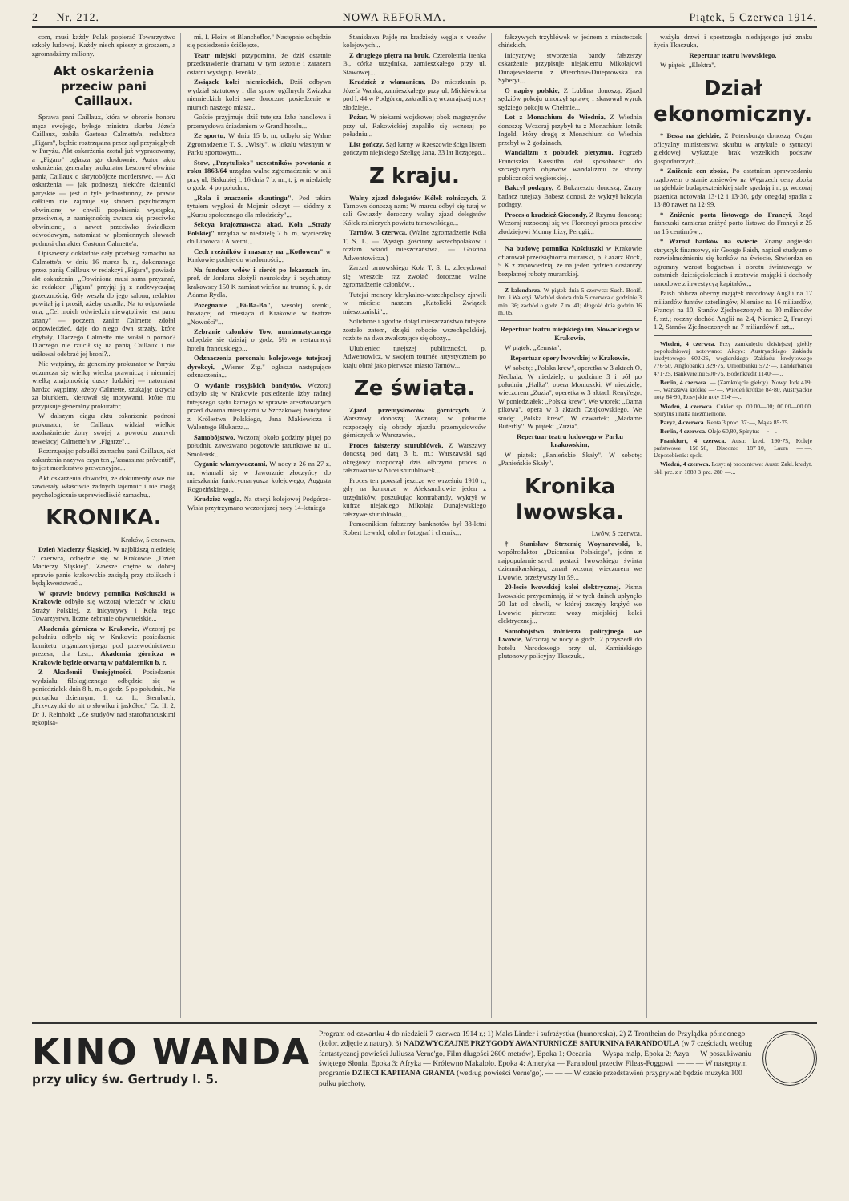2 Nr. 212. NOWA REFORMA. Piątek, 5 Czerwca 1914.
com, musi każdy Polak popierać Towarzystwo szkoły ludowej. Każdy niech spieszy z groszem, a zgromadzimy miliony.
Akt oskarżenia przeciw pani Caillaux.
Sprawa pani Caillaux, która w obronie honoru męża swojego, byłego ministra skarbu Józefa Caillaux, zabiła Gastona Calmette'a, redaktora „Figara", będzie roztrząsana przez sąd przysięgłych w Paryżu. Akt oskarżenia został już wypracowany, a „Figaro" ogłasza go dosłownie. Autor aktu oskarżenia, generalny prokurator Lescouvé obwinia panią Caillaux o skrytobójcze morderstwo. — Akt oskarżenia — jak podnoszą niektóre dzienniki paryskie — jest o tyle jednostronny, że prawie całkiem nie zajmuje się stanem psychicznym obwinionej w chwili popełnienia występku, przeciwnie, z namiętnością zwraca się przeciwko obwinionej, a nawet przeciwko świadkom odwodowym, natomiast w płomiennych słowach podnosi charakter Gastona Calmette'a.
Opisawszy dokładnie cały przebieg zamachu na Calmette'a, w dniu 16 marca b. r., dokonanego przez panią Caillaux w redakcyi „Figara", powiada akt oskarżenia: „Obwiniona musi sama przyznać, że redaktor „Figara" przyjął ją z nadzwyczajną grzecznością. Gdy weszła do jego salonu, redaktor powitał ją i prosił, ażeby usiadła. Na to odpowiada ona: „Cel moich odwiedzin niewątpliwie jest panu znany" — poczem, zanim Calmette zdołał odpowiedzieć, daje do niego dwa strzały, które chybiły. Dlaczego Calmette nie wołał o pomoc? Dlaczego nie rzucił się na panią Caillaux i nie usiłował odebrać jej broni?...
Nie wątpimy, że generalny prokurator w Paryżu odznacza się wielką wiedzą prawniczą i niemniej wielką znajomością duszy ludzkiej — natomiast bardzo wątpimy, ażeby Calmette, szukając ukrycia za biurkiem, kierował się motywami, które mu przypisuje generalny prokurator.
W dalszym ciągu aktu oskarżenia podnosi prokurator, że Caillaux widział wielkie rozdrażnienie żony swojej z powodu znanych rewelacyj Calmette'a w „Figarze"...
Roztrząsając pobudki zamachu pani Caillaux, akt oskarżenia nazywa czyn ten „l'assassinat préventif", to jest morderstwo prewencyjne...
Akt oskarżenia dowodzi, że dokumenty owe nie zawierały właściwie żadnych tajemnic i nie mogą psychologicznie usprawiedliwić zamachu...
KRONIKA.
Kraków, 5 czerwca.
Dzień Macierzy Śląskiej. W najbliższą niedzielę 7 czerwca, odbędzie się w Krakowie „Dzień Macierzy Śląskiej". Zawsze chętne w dobrej sprawie panie krakowskie zasiądą przy stolikach i będą kwestować...
W sprawie budowy pomnika Kościuszki w Krakowie odbyło się wczoraj wieczór w lokalu Straży Polskiej, z inicyatywy I Koła tego Towarzystwa, liczne zebranie obywatelskie...
Akademia górnicza w Krakowie. Wczoraj po południu odbyło się w Krakowie posiedzenie komitetu organizacyjnego pod przewodnictwem prezesa, dra Lea... Akademia górnicza w Krakowie będzie otwartą w październiku b. r.
Z Akademii Umiejętności. Posiedzenie wydziału filologicznego odbędzie się w poniedziałek dnia 8 b. m. o godz. 5 po południu. Na porządku dziennym: 1. cz. L. Sternbach: „Przyczynki do nit o słowiku i jaskółce." Cz. II. 2. Dr J. Reinhold: „Ze studyów nad staro­francuskimi rękopisa-
mi. I. Floire et Blancheflor." Następnie odbędzie się posiedzenie ściślejsze.
Teatr miejski przypomina, że dziś ostatnie przedstawienie dramatu w tym sezonie i zarazem ostatni występ p. Frenkla...
Związek kolei niemieckich. Dziś odbywa wydział statutowy i dla spraw ogólnych Związku niemieckich kolei swe doroczne posiedzenie w murach naszego miasta...
Goście przyjmuje dziś tutejsza Izba handlowa i przemysłowa śniadaniem w Grand hotelu...
Ze sportu. W dniu 15 b. m. odbyło się Walne Zgromadzenie T. S. „Wisły", w lokalu własnym w Parku sportowym...
Stow. „Przytulisko" uczestników powstania z roku 1863/64 urządza walne zgromadzenie w sali przy ul. Biskupiej l. 16 dnia 7 b. m., t. j. w niedzielę o godz. 4 po południu.
„Rola i znaczenie skautingu". Pod takim tytułem wygłosi dr Mojmir odczyt — siódmy z „Kursu społecznego dla młodzieży"...
Sekcya krajoznawcza akad. Koła „Straży Polskiej" urządza w niedzielę 7 b. m. wycieczkę do Lipowca i Alwerni...
Cech rzeźników i masarzy na „Kotłowem" w Krakowie podaje do wiadomości...
Na fundusz wdów i sierót po lekarzach im. prof. dr Jordana złożyli neurolodzy i psychiatrzy krakowscy 150 K zamiast wieńca na trumnę ś. p. dr Adama Rydla.
Pożegnanie „Bi-Ba-Bo", wesołej scenki, bawiącej od miesiąca d Krakowie w teatrze „Nowości"...
Zebranie członków Tow. numizmatycznego odbędzie się dzisiaj o godz. 5½ w restauracyi hotelu francuskiego...
Odznaczenia personalu kolejowego tutejszej dyrekcyi. „Wiener Ztg." ogłasza następujące odznaczenia...
O wydanie rosyjskich bandytów. Wczoraj odbyło się w Krakowie posiedzenie Izby radnej tutejszego sądu karnego w sprawie aresztowanych przed dwoma miesiącami w Szczakowej bandytów z Królestwa Polskiego, Jana Makiewicza i Walentego Blukacza...
Samobójstwo. Wczoraj około godziny piątej po południu zawezwano pogotowie ratunkowe na ul. Smoleńsk...
Cyganie włamywaczami. W nocy z 26 na 27 z. m. włamali się w Jaworznie złoczyńcy do mieszkania funkcyonaryusza kolejowego, Augusta Rogozińskiego...
Kradzież węgla. Na stacyi kolejowej Podgórze-Wisła przytrzymano wczorajszej nocy 14-letniego
Stanisława Pajdę na kradzieży węgla z wozów kolejowych...
Z drugiego piętra na bruk. Czteroletnia Irenka B., córka urzędnika, zamieszkałego przy ul. Stawowej...
Kradzież z włamaniem. Do mieszkania p. Józefa Wanka, zamieszkałego przy ul. Mickiewicza pod l. 44 w Podgórzu, zakradli się wczorajszej nocy złodzieje...
Pożar. W piekarni wojskowej obok magazynów przy ul. Rakowickiej zapaliło się wczoraj po południu...
List gończy. Sąd karny w Rzeszowie ściga listem gończym niejakiego Szeligę Jana, 33 lat liczącego...
Z kraju.
Walny zjazd delegatów Kółek rolniczych. Z Tarnowa donoszą nam: W marcu odbył się tutaj w sali Gwiazdy doroczny walny zjazd delegatów Kółek rolniczych powiatu tarnowskiego...
Tarnów, 3 czerwca. (Walne zgromadzenie Koła T. S. L. — Występ gościnny wszechpolaków i rozłam wśród mieszczaństwa. — Gościna Adwentowicza.)
Zarząd tarnowskiego Koła T. S. L. zdecydował się wreszcie raz zwołać doroczne walne zgromadzenie członków...
Tutejsi menery klerykalno-wszechpolscy zjawili w mieście naszem „Katolicki Związek mieszczański"...
Solidarne i zgodne dotąd mieszczaństwo tutejsze zostało zatem, dzięki robocie wszechpolskiej, rozbite na dwa zwalczające się obozy...
Ulubieniec tutejszej publiczności, p. Adwentowicz, w swojem tournée artystycznem po kraju obrał jako pierwsze miasto Tarnów...
Ze świata.
Zjazd przemysłowców górniczych. Z Warszawy donoszą: Wczoraj w południe rozpoczęły się obrady zjazdu przemysłowców górniczych w Warszawie...
Proces fałszerzy sturublówek. Z Warszawy donoszą pod datą 3 b. m.: Warszawski sąd okręgowy rozpoczął dziś olbrzymi proces o fałszowanie w Nicei sturublówek...
Proces ten powstał jeszcze we wrześniu 1910 r., gdy na komorze w Aleksandrowie jeden z urzędników, poszukując kontrabandy, wykrył w kufrze niejakiego Mikołaja Dunajewskiego fałszywe sturublówki...
Pomocnikiem fałszerzy banknotów był 38-letni Robert Lewald, zdolny fotograf i chemik...
fałszywych trzyblówek w jednem z miasteczek chińskich.
Inicyatywę stworzenia bandy fałszerzy oskarżenie przypisuje niejakiemu Mikołajowi Dunajewskiemu z Wierchnie-Dnieprowska na Syberyi...
O napisy polskie. Z Lublina donoszą: Zjazd sędziów pokoju umorzył sprawę i skasował wyrok sędziego pokoju w Chełmie...
Lot z Monachium do Wiednia. Z Wiednia donoszą: Wczoraj przybył tu z Monachium lotnik Ingold, który drogę z Monachium do Wiednia przebył w 2 godzinach.
Wandalizm z pobudek pietyzmu. Pogrzeb Franciszka Kossutha dał sposobność do szczególnych objawów wandalizmu ze strony publiczności węgierskiej...
Bakcyl podagry. Z Bukaresztu donoszą: Znany badacz tutejszy Babesz donosi, że wykrył bakcyla podagry.
Proces o kradzież Giocondy. Z Rzymu donoszą: Wczoraj rozpoczął się we Florencyi proces przeciw złodziejowi Monny Lizy, Perugii...
Na budowę pomnika Kościuszki w Krakowie ofiarował przedsiębiorca murarski, p. Łazarz Rock, 5 K z zapowiedzią, że na jeden tydzień dostarczy bezpłatnej roboty murarskiej.
Z kalendarza. W piątek dnia 5 czerwca: Such. Bonif. bm. i Waleryi. Wschód słońca dnia 5 czerwca o godzinie 3 min. 36; zachód o godz. 7 m. 41; długość dnia godzin 16 m. 05.
Repertuar teatru miejskiego im. Słowackiego w Krakowie.
W piątek: „Zemsta".
Repertuar opery lwowskiej w Krakowie.
W sobotę: „Polska krew", operetka w 3 aktach O. Nedbala. W niedzielę: o godzinie 3 i pół po południu „Halka", opera Moniuszki. W niedzielę: wieczorem „Zuzia", operetka w 3 aktach Renyi'ego. W poniedziałek: „Polska krew". We wtorek: „Dama pikowa", opera w 3 aktach Czajkowskiego. We środę: „Polska krew". W czwartek: „Madame Buterfly". W piątek: „Zuzia".
Repertuar teatru ludowego w Parku krakowskim.
W piątek: „Panieńskie Skały". W sobotę: „Panieńskie Skały".
Kronika lwowska.
Lwów, 5 czerwca.
† Stanisław Strzemię Woynarowski, b. współredaktor „Dziennika Polskiego", jedna z najpopularniejszych postaci lwowskiego świata dziennikarskiego, zmarł wczoraj wieczorem we Lwowie, przeżywszy lat 59...
20-lecie lwowskiej kolei elektrycznej. Pisma lwowskie przypominają, iż w tych dniach upłynęło 20 lat od chwili, w której zaczęły krążyć we Lwowie pierwsze wozy miejskiej kolei elektrycznej...
Samobójstwo żołnierza policyjnego we Lwowie. Wczoraj w nocy o godz. 2 przyszedł do hotelu Narodowego przy ul. Kamińskiego plutonowy policyjny Tkaczuk...
ważyła drzwi i spostrzegła niedającego już znaku życia Tkaczuka.
Repertuar teatru lwowskiego.
W piątek: „Elektra".
Dział ekonomiczny.
* Bessa na giełdzie. Z Petersburga donoszą: Organ oficyalny ministerstwa skarbu w artykule o sytuacyi giełdowej wykazuje brak wszelkich podstaw gospodarczych...
* Zniżenie cen zboża. Po ostatniem sprawozdaniu rządowem o stanie zasiewów na Węgrzech ceny zboża na giełdzie budapeszteńskiej stale spadają i n. p. wczoraj pszenica notowała 13·12 i 13·30, gdy onegdaj spadła z 13·80 nawet na 12·99.
* Zniżenie porta listowego do Francyi. Rząd francuski zamierza zniżyć porto listowe do Francyi z 25 na 15 centimów...
* Wzrost banków na świecie. Znany angielski statystyk finansowy, sir George Paish, napisał studyum o rozwielmożnieniu się banków na świecie. Stwierdza on ogromny wzrost bogactwa i obrotu światowego w ostatnich dziesięcioleciach i zestawia majątki i dochody narodowe z inwestycyą kapitałów...
Paish oblicza obecny majątek narodowy Anglii na 17 miliardów funtów szterlingów, Niemiec na 16 miliardów, Francyi na 10, Stanów Zjednoczonych na 30 miliardów f. szt.; roczny dochód Anglii na 2.4, Niemiec 2, Francyi 1.2, Stanów Zjednoczonych na 7 miliardów f. szt...
Wiedeń, 4 czerwca. Przy zamknięciu dzisiejszej giełdy popołudniowej notowano: Akcye: Austryackiego Zakładu kredytowego 602·25, węgierskiego Zakładu kredytowego 776·50, Anglobanku 329·75, Unionbanku 572·—, Länderbanku 471·25, Bankvereinu 500·75, Bodenkredit 1140·—...
Berlin, 4 czerwca. — (Zamknięcie giełdy). Nowy Jork 419·—, Warszawa krótkie —·—, Wiedeń krótkie 84·80, Austryackie noty 84·90, Rosyjskie noty 214·—...
Wiedeń, 4 czerwca. Cukier sp. 00.00—00; 00.00—00.00. Spirytus i natta niezmienione.
Paryż, 4 czerwca. Renta 3 proc. 37·—, Mąka 85·75.
Berlin, 4 czerwca. Oleje 60,80, Spirytus —·—.
Frankfurt, 4 czerwca. Austr. kred. 190·75, Koleje państwowe 150·50, Disconto 187·10, Laura —·—. Usposobienie: spok.
Wiedeń, 4 czerwca. Losy: a) procentowe: Austr. Zakł. kredyt. obl. prc. z r. 1880 3·prc. 280·—...
KINO WANDA
przy ulicy św. Gertrudy l. 5.
Program od czwartku 4 do niedzieli 7 czerwca 1914 r.: 1) Maks Linder i sufrażystka (humoreska). 2) Z Trontheim do Przylądka północnego (kolor. zdjęcie z natury). 3) NADZWYCZAJNE PRZYGODY AWANTURNICZE SATURNINA FARANDOULA (w 7 częściach, według fantastycznej powieści Juliusza Verne'go. Film długości 2600 metrów). Epoka 1: Oceania — Wyspa małp. Epoka 2: Azya — W poszukiwaniu świętego Słonia. Epoka 3: Afryka — Królewno Makalolo. Epoka 4: Ameryka — Farandoul przeciw Fileas-Foggowi. — — — W następnym programie DZIECI KAPITANA GRANTA (według powieści Verne'go). — — — W czasie przedstawień przygrywać będzie muzyka 100 pułku piechoty.